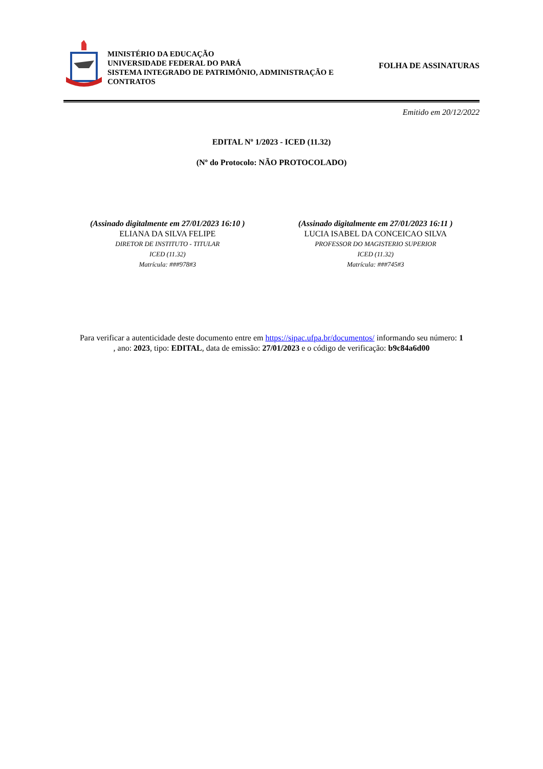MINISTÉRIO DA EDUCAÇÃO
UNIVERSIDADE FEDERAL DO PARÁ
SISTEMA INTEGRADO DE PATRIMÔNIO, ADMINISTRAÇÃO E CONTRATOS
FOLHA DE ASSINATURAS
Emitido em 20/12/2022
EDITAL Nº 1/2023 - ICED (11.32)
(Nº do Protocolo: NÃO PROTOCOLADO)
(Assinado digitalmente em 27/01/2023 16:10 )
ELIANA DA SILVA FELIPE
DIRETOR DE INSTITUTO - TITULAR
ICED (11.32)
Matrícula: ###978#3
(Assinado digitalmente em 27/01/2023 16:11 )
LUCIA ISABEL DA CONCEICAO SILVA
PROFESSOR DO MAGISTERIO SUPERIOR
ICED (11.32)
Matrícula: ###745#3
Para verificar a autenticidade deste documento entre em https://sipac.ufpa.br/documentos/ informando seu número: 1
, ano: 2023, tipo: EDITAL, data de emissão: 27/01/2023 e o código de verificação: b9c84a6d00